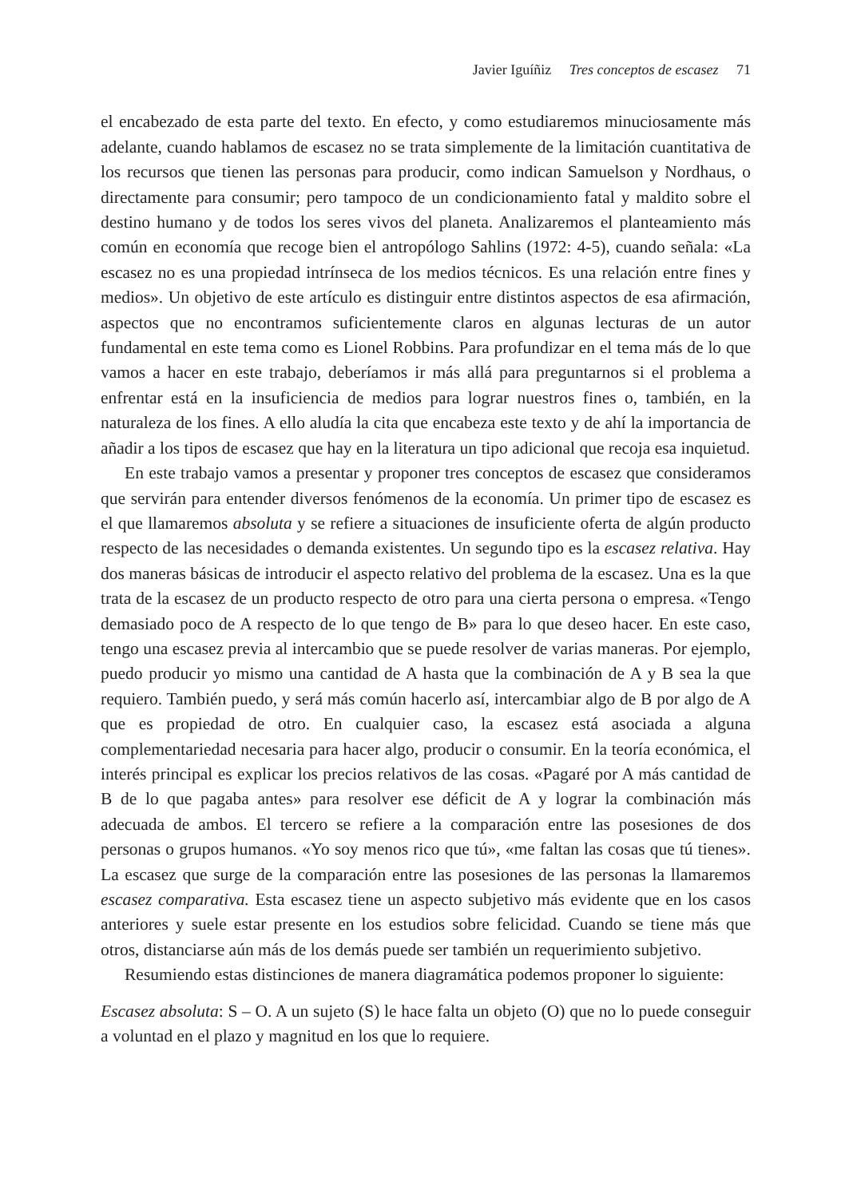Javier Iguíñiz Tres conceptos de escasez 71
el encabezado de esta parte del texto. En efecto, y como estudiaremos minuciosamente más adelante, cuando hablamos de escasez no se trata simplemente de la limitación cuantitativa de los recursos que tienen las personas para producir, como indican Samuelson y Nordhaus, o directamente para consumir; pero tampoco de un condicionamiento fatal y maldito sobre el destino humano y de todos los seres vivos del planeta. Analizaremos el planteamiento más común en economía que recoge bien el antropólogo Sahlins (1972: 4-5), cuando señala: «La escasez no es una propiedad intrínseca de los medios técnicos. Es una relación entre fines y medios». Un objetivo de este artículo es distinguir entre distintos aspectos de esa afirmación, aspectos que no encontramos suficientemente claros en algunas lecturas de un autor fundamental en este tema como es Lionel Robbins. Para profundizar en el tema más de lo que vamos a hacer en este trabajo, deberíamos ir más allá para preguntarnos si el problema a enfrentar está en la insuficiencia de medios para lograr nuestros fines o, también, en la naturaleza de los fines. A ello aludía la cita que encabeza este texto y de ahí la importancia de añadir a los tipos de escasez que hay en la literatura un tipo adicional que recoja esa inquietud.
En este trabajo vamos a presentar y proponer tres conceptos de escasez que consideramos que servirán para entender diversos fenómenos de la economía. Un primer tipo de escasez es el que llamaremos absoluta y se refiere a situaciones de insuficiente oferta de algún producto respecto de las necesidades o demanda existentes. Un segundo tipo es la escasez relativa. Hay dos maneras básicas de introducir el aspecto relativo del problema de la escasez. Una es la que trata de la escasez de un producto respecto de otro para una cierta persona o empresa. «Tengo demasiado poco de A respecto de lo que tengo de B» para lo que deseo hacer. En este caso, tengo una escasez previa al intercambio que se puede resolver de varias maneras. Por ejemplo, puedo producir yo mismo una cantidad de A hasta que la combinación de A y B sea la que requiero. También puedo, y será más común hacerlo así, intercambiar algo de B por algo de A que es propiedad de otro. En cualquier caso, la escasez está asociada a alguna complementariedad necesaria para hacer algo, producir o consumir. En la teoría económica, el interés principal es explicar los precios relativos de las cosas. «Pagaré por A más cantidad de B de lo que pagaba antes» para resolver ese déficit de A y lograr la combinación más adecuada de ambos. El tercero se refiere a la comparación entre las posesiones de dos personas o grupos humanos. «Yo soy menos rico que tú», «me faltan las cosas que tú tienes». La escasez que surge de la comparación entre las posesiones de las personas la llamaremos escasez comparativa. Esta escasez tiene un aspecto subjetivo más evidente que en los casos anteriores y suele estar presente en los estudios sobre felicidad. Cuando se tiene más que otros, distanciarse aún más de los demás puede ser también un requerimiento subjetivo.
Resumiendo estas distinciones de manera diagramática podemos proponer lo siguiente:
Escasez absoluta: S – O. A un sujeto (S) le hace falta un objeto (O) que no lo puede conseguir a voluntad en el plazo y magnitud en los que lo requiere.